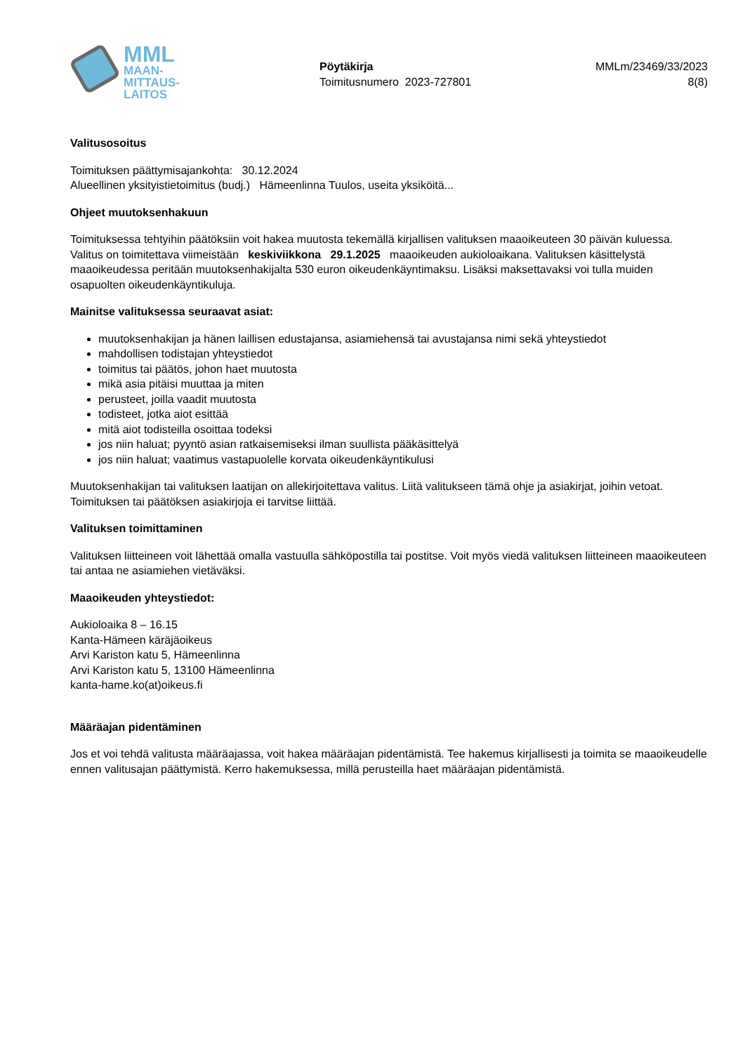MML
MAAN-
MITTAUS-
LAITOS
Pöytäkirja
Toimitusnumero 2023-727801
MMLm/23469/33/2023
8(8)
Valitusosoitus
Toimituksen päättymisajankohta: 30.12.2024
Alueellinen yksityistietoimitus (budj.) Hämeenlinna Tuulos, useita yksiköitä...
Ohjeet muutoksenhakuun
Toimituksessa tehtyihin päätöksiin voit hakea muutosta tekemällä kirjallisen valituksen maaoikeuteen 30 päivän kuluessa. Valitus on toimitettava viimeistään keskiviikkona 29.1.2025 maaoikeuden aukioloaikana. Valituksen käsittelystä maaoikeudessa peritään muutoksenhakijalta 530 euron oikeudenkäyntimaksu. Lisäksi maksettavaksi voi tulla muiden osapuolten oikeudenkäyntikuluja.
Mainitse valituksessa seuraavat asiat:
muutoksenhakijan ja hänen laillisen edustajansa, asiamiehensä tai avustajansa nimi sekä yhteystiedot
mahdollisen todistajan yhteystiedot
toimitus tai päätös, johon haet muutosta
mikä asia pitäisi muuttaa ja miten
perusteet, joilla vaadit muutosta
todisteet, jotka aiot esittää
mitä aiot todisteilla osoittaa todeksi
jos niin haluat; pyyntö asian ratkaisemiseksi ilman suullista pääkäsittelyä
jos niin haluat; vaatimus vastapuolelle korvata oikeudenkäyntikulusi
Muutoksenhakijan tai valituksen laatijan on allekirjoitettava valitus. Liitä valitukseen tämä ohje ja asiakirjat, joihin vetoat. Toimituksen tai päätöksen asiakirjoja ei tarvitse liittää.
Valituksen toimittaminen
Valituksen liitteineen voit lähettää omalla vastuulla sähköpostilla tai postitse. Voit myös viedä valituksen liitteineen maaoikeuteen tai antaa ne asiamiehen vietäväksi.
Maaoikeuden yhteystiedot:
Aukioloaika 8 – 16.15
Kanta-Hämeen käräjäoikeus
Arvi Kariston katu 5, Hämeenlinna
Arvi Kariston katu 5, 13100 Hämeenlinna
kanta-hame.ko(at)oikeus.fi
Määräajan pidentäminen
Jos et voi tehdä valitusta määräajassa, voit hakea määräajan pidentämistä. Tee hakemus kirjallisesti ja toimita se maaoikeudelle ennen valitusajan päättymistä. Kerro hakemuksessa, millä perusteilla haet määräajan pidentämistä.